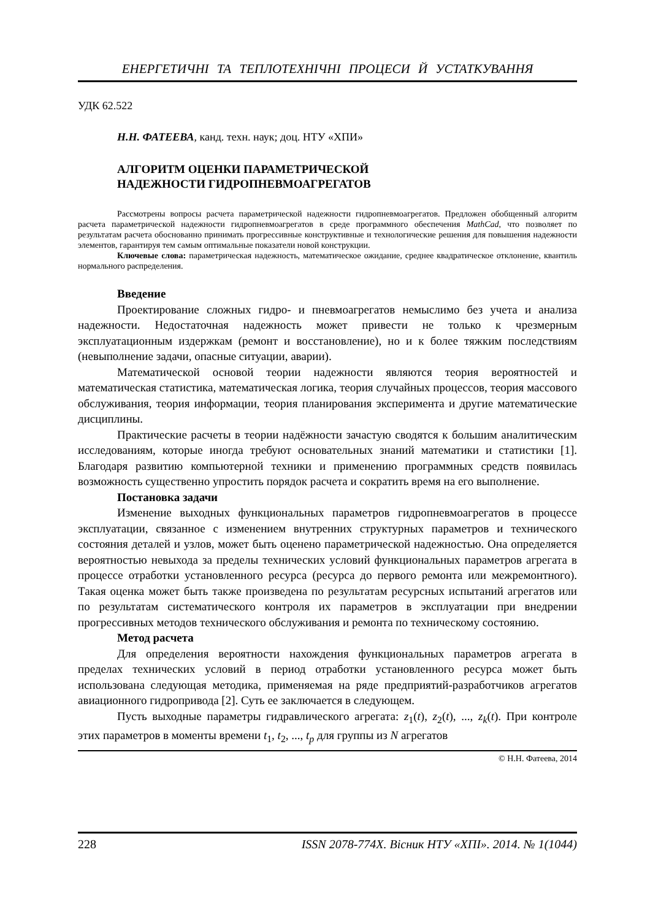ЕНЕРГЕТИЧНІ ТА ТЕПЛОТЕХНІЧНІ ПРОЦЕСИ Й УСТАТКУВАННЯ
УДК 62.522
Н.Н. ФАТЕЕВА, канд. техн. наук; доц. НТУ «ХПИ»
АЛГОРИТМ ОЦЕНКИ ПАРАМЕТРИЧЕСКОЙ
НАДЕЖНОСТИ ГИДРОПНЕВМОАГРЕГАТОВ
Рассмотрены вопросы расчета параметрической надежности гидропневмоагрегатов. Предложен обобщенный алгоритм расчета параметрической надежности гидропневмоагрегатов в среде программного обеспечения MathCad, что позволяет по результатам расчета обоснованно принимать прогрессивные конструктивные и технологические решения для повышения надежности элементов, гарантируя тем самым оптимальные показатели новой конструкции.
Ключевые слова: параметрическая надежность, математическое ожидание, среднее квадратическое отклонение, квантиль нормального распределения.
Введение
Проектирование сложных гидро- и пневмоагрегатов немыслимо без учета и анализа надежности. Недостаточная надежность может привести не только к чрезмерным эксплуатационным издержкам (ремонт и восстановление), но и к более тяжким последствиям (невыполнение задачи, опасные ситуации, аварии).
Математической основой теории надежности являются теория вероятностей и математическая статистика, математическая логика, теория случайных процессов, теория массового обслуживания, теория информации, теория планирования эксперимента и другие математические дисциплины.
Практические расчеты в теории надёжности зачастую сводятся к большим аналитическим исследованиям, которые иногда требуют основательных знаний математики и статистики [1]. Благодаря развитию компьютерной техники и применению программных средств появилась возможность существенно упростить порядок расчета и сократить время на его выполнение.
Постановка задачи
Изменение выходных функциональных параметров гидропневмоагрегатов в процессе эксплуатации, связанное с изменением внутренних структурных параметров и технического состояния деталей и узлов, может быть оценено параметрической надежностью. Она определяется вероятностью невыхода за пределы технических условий функциональных параметров агрегата в процессе отработки установленного ресурса (ресурса до первого ремонта или межремонтного). Такая оценка может быть также произведена по результатам ресурсных испытаний агрегатов или по результатам систематического контроля их параметров в эксплуатации при внедрении прогрессивных методов технического обслуживания и ремонта по техническому состоянию.
Метод расчета
Для определения вероятности нахождения функциональных параметров агрегата в пределах технических условий в период отработки установленного ресурса может быть использована следующая методика, применяемая на ряде предприятий-разработчиков агрегатов авиационного гидропривода [2]. Суть ее заключается в следующем.
Пусть выходные параметры гидравлического агрегата: z<sub>1</sub>(t), z<sub>2</sub>(t), ..., z<sub>k</sub>(t). При контроле этих параметров в моменты времени t<sub>1</sub>, t<sub>2</sub>, ..., t<sub>p</sub> для группы из N агрегатов
© Н.Н. Фатеева, 2014
228 ISSN 2078-774X. Вісник НТУ «ХПІ». 2014. № 1(1044)